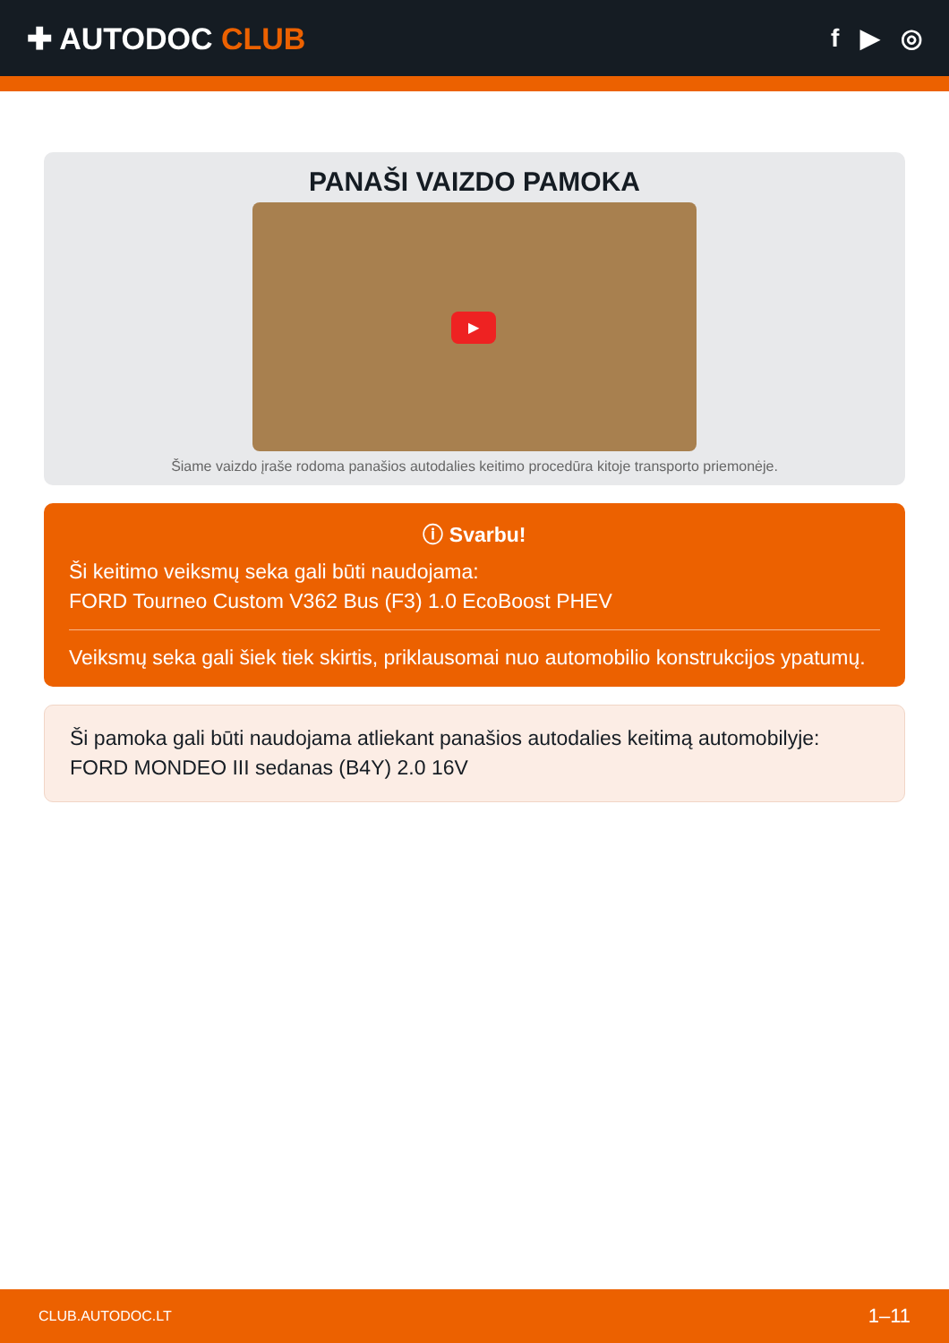✚ AUTODOC CLUB
f ▶ ◎
PANAŠI VAIZDO PAMOKA
▶
Šiame vaizdo įraše rodoma panašios autodalies keitimo procedūra kitoje transporto priemonėje.
ⓘ Svarbu!
Ši keitimo veiksmų seka gali būti naudojama:
FORD Tourneo Custom V362 Bus (F3) 1.0 EcoBoost PHEV
Veiksmų seka gali šiek tiek skirtis, priklausomai nuo automobilio konstrukcijos ypatumų.
Ši pamoka gali būti naudojama atliekant panašios autodalies keitimą automobilyje:
FORD MONDEO III sedanas (B4Y) 2.0 16V
CLUB.AUTODOC.LT 1–11